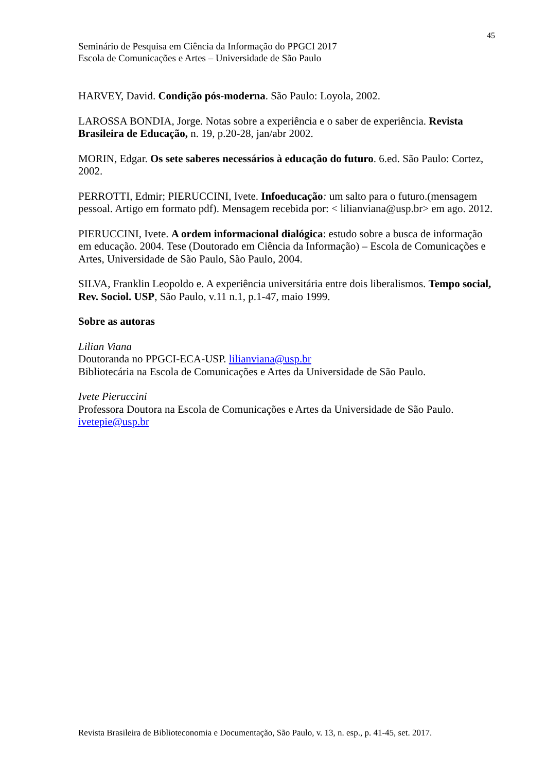45
Seminário de Pesquisa em Ciência da Informação do PPGCI 2017
Escola de Comunicações e Artes – Universidade de São Paulo
HARVEY, David. Condição pós-moderna. São Paulo: Loyola, 2002.
LAROSSA BONDIA, Jorge. Notas sobre a experiência e o saber de experiência. Revista Brasileira de Educação, n. 19, p.20-28, jan/abr 2002.
MORIN, Edgar. Os sete saberes necessários à educação do futuro. 6.ed. São Paulo: Cortez, 2002.
PERROTTI, Edmir; PIERUCCINI, Ivete. Infoeducação: um salto para o futuro.(mensagem pessoal. Artigo em formato pdf). Mensagem recebida por: < lilianviana@usp.br> em ago. 2012.
PIERUCCINI, Ivete. A ordem informacional dialógica: estudo sobre a busca de informação em educação. 2004. Tese (Doutorado em Ciência da Informação) – Escola de Comunicações e Artes, Universidade de São Paulo, São Paulo, 2004.
SILVA, Franklin Leopoldo e. A experiência universitária entre dois liberalismos. Tempo social, Rev. Sociol. USP, São Paulo, v.11 n.1, p.1-47, maio 1999.
Sobre as autoras
Lilian Viana
Doutoranda no PPGCI-ECA-USP. lilianviana@usp.br
Bibliotecária na Escola de Comunicações e Artes da Universidade de São Paulo.
Ivete Pieruccini
Professora Doutora na Escola de Comunicações e Artes da Universidade de São Paulo.
ivetepie@usp.br
Revista Brasileira de Biblioteconomia e Documentação, São Paulo, v. 13, n. esp., p. 41-45, set. 2017.